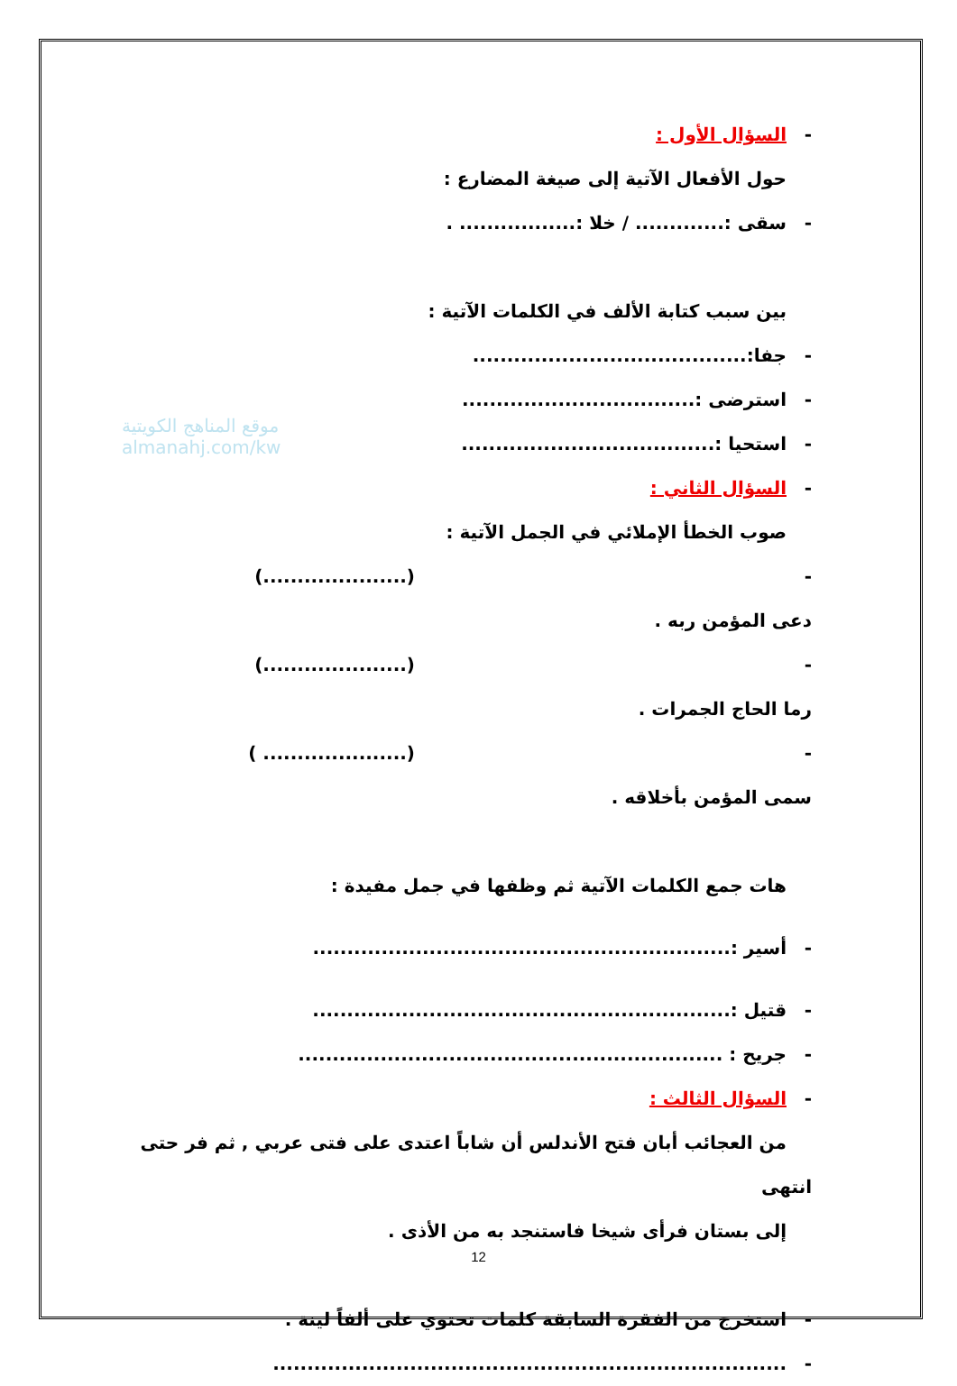موقع المناهج الكويتية
almanahj.com/kw
- السؤال الأول :
حول الأفعال الآتية إلى صيغة المضارع :
- سقى :............. / خلا :................. .
بين سبب كتابة الألف في الكلمات الآتية :
- جفا:........................................
- استرضى :..................................
- استحيا :.....................................
- السؤال الثاني :
صوب الخطأ الإملائي في الجمل الآتية :
- دعى المؤمن ربه . (.....................)
- رما الحاج الجمرات . (.....................)
- سمى المؤمن بأخلاقه . (..................... )
هات جمع الكلمات الآتية ثم وظفها في جمل مفيدة :
- أسير :.............................................................
- قتيل :.............................................................
- جريح : ..............................................................
- السؤال الثالث :
من العجائب أبان فتح الأندلس أن شاباً اعتدى على فتى عربي , ثم فر حتى انتهى
إلى بستان فرأى شيخا فاستنجد به من الأذى .
- استخرج من الفقرة السابقة كلمات تحتوي على ألفاً لينة .
-...........................................................................
12